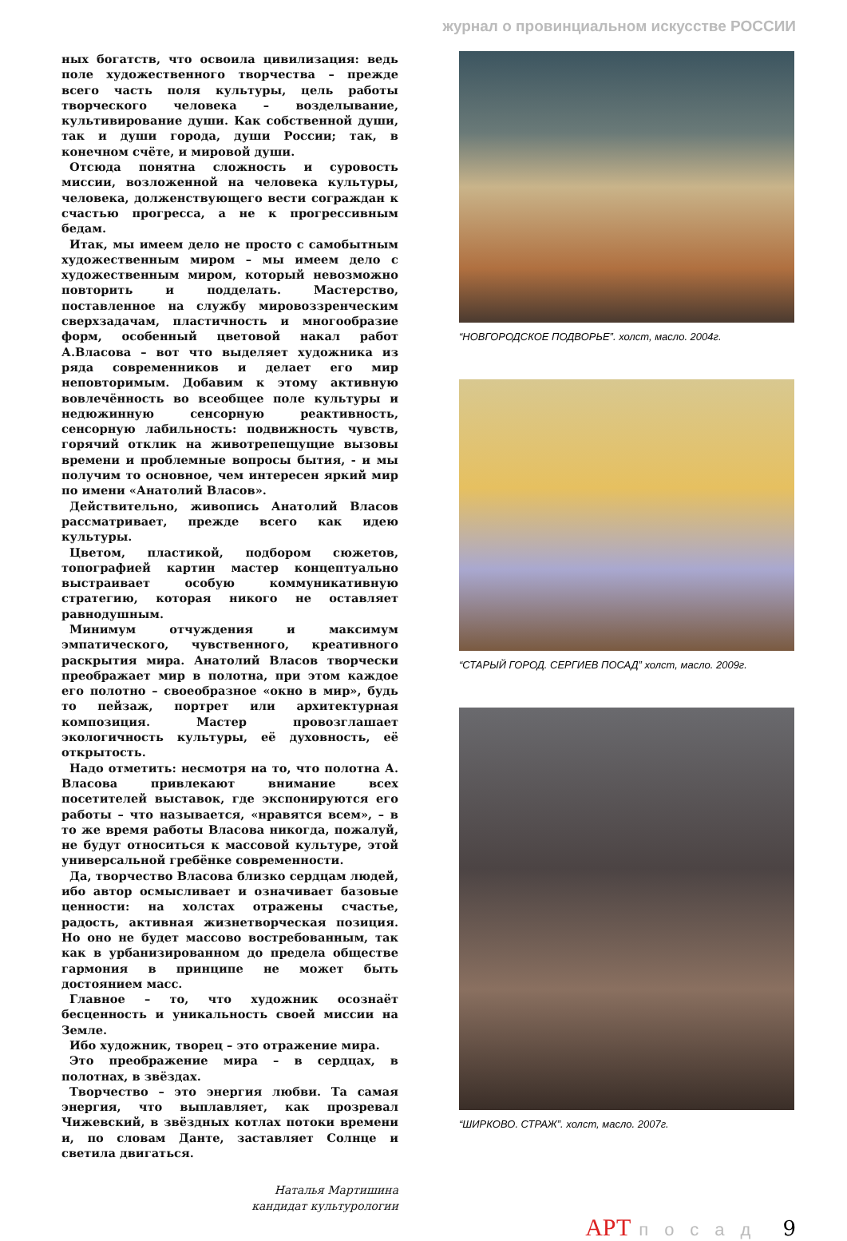журнал о провинциальном искусстве РОССИИ
ных богатств, что освоила цивилизация: ведь поле художественного творчества – прежде всего часть поля культуры, цель работы творческого человека – возделывание, культивирование души. Как собственной души, так и души города, души России; так, в конечном счёте, и мировой души.
Отсюда понятна сложность и суровость миссии, возложенной на человека культуры, человека, долженствующего вести сограждан к счастью прогресса, а не к прогрессивным бедам.
Итак, мы имеем дело не просто с самобытным художественным миром – мы имеем дело с художественным миром, который невозможно повторить и подделать. Мастерство, поставленное на службу мировоззренческим сверхзадачам, пластичность и многообразие форм, особенный цветовой накал работ А.Власова – вот что выделяет художника из ряда современников и делает его мир неповторимым. Добавим к этому активную вовлечённость во всеобщее поле культуры и недюжинную сенсорную реактивность, сенсорную лабильность: подвижность чувств, горячий отклик на животрепещущие вызовы времени и проблемные вопросы бытия, - и мы получим то основное, чем интересен яркий мир по имени «Анатолий Власов».
Действительно, живопись Анатолий Власов рассматривает, прежде всего как идею культуры.
Цветом, пластикой, подбором сюжетов, топографией картин мастер концептуально выстраивает особую коммуникативную стратегию, которая никого не оставляет равнодушным.
Минимум отчуждения и максимум эмпатического, чувственного, креативного раскрытия мира. Анатолий Власов творчески преображает мир в полотна, при этом каждое его полотно – своеобразное «окно в мир», будь то пейзаж, портрет или архитектурная композиция. Мастер провозглашает экологичность культуры, её духовность, её открытость.
Надо отметить: несмотря на то, что полотна А. Власова привлекают внимание всех посетителей выставок, где экспонируются его работы – что называется, «нравятся всем», – в то же время работы Власова никогда, пожалуй, не будут относиться к массовой культуре, этой универсальной гребёнке современности.
Да, творчество Власова близко сердцам людей, ибо автор осмысливает и означивает базовые ценности: на холстах отражены счастье, радость, активная жизнетворческая позиция. Но оно не будет массово востребованным, так как в урбанизированном до предела обществе гармония в принципе не может быть достоянием масс.
Главное – то, что художник осознаёт бесценность и уникальность своей миссии на Земле.
Ибо художник, творец – это отражение мира.
Это преображение мира – в сердцах, в полотнах, в звёздах.
Творчество – это энергия любви. Та самая энергия, что выплавляет, как прозревал Чижевский, в звёздных котлах потоки времени и, по словам Данте, заставляет Солнце и светила двигаться.
Наталья Мартишина
кандидат культурологии
“НОВГОРОДСКОЕ ПОДВОРЬЕ”. холст, масло. 2004г.
“СТАРЫЙ ГОРОД. СЕРГИЕВ ПОСАД” холст, масло. 2009г.
“ШИРКОВО. СТРАЖ”. холст, масло. 2007г.
АРТ посад 9